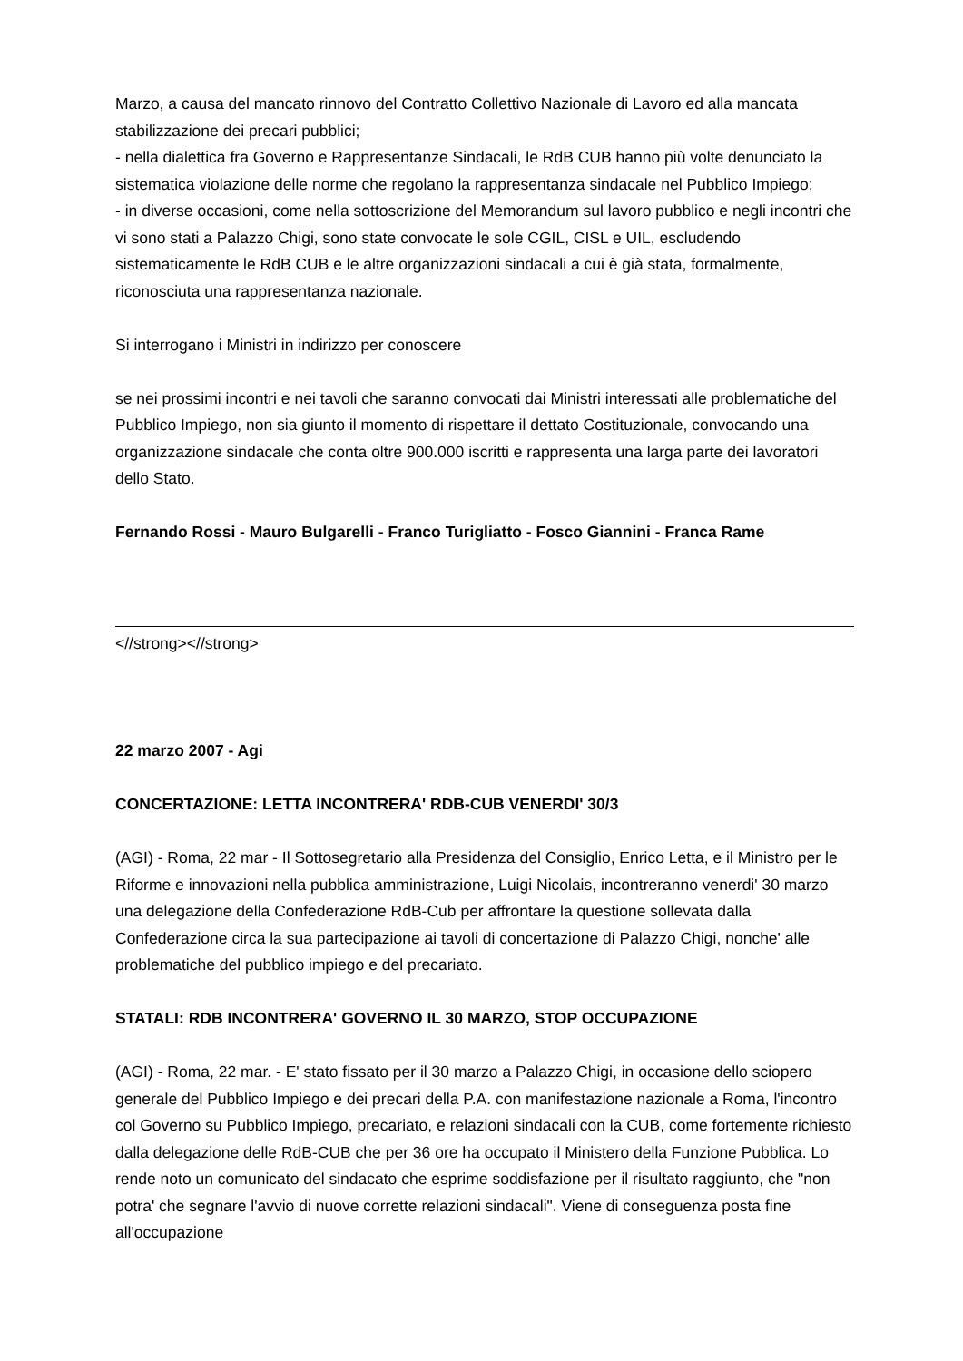Marzo, a causa del mancato rinnovo del Contratto Collettivo Nazionale di Lavoro ed alla mancata stabilizzazione dei precari pubblici;
- nella dialettica fra Governo e Rappresentanze Sindacali, le RdB CUB hanno più volte denunciato la sistematica violazione delle norme che regolano la rappresentanza sindacale nel Pubblico Impiego;
- in diverse occasioni, come nella sottoscrizione del Memorandum sul lavoro pubblico e negli incontri che vi sono stati a Palazzo Chigi, sono state convocate le sole CGIL, CISL e UIL, escludendo sistematicamente le RdB CUB e le altre organizzazioni sindacali a cui è già stata, formalmente, riconosciuta una rappresentanza nazionale.
Si interrogano i Ministri in indirizzo per conoscere
se nei prossimi incontri e nei tavoli che saranno convocati dai Ministri interessati alle problematiche del Pubblico Impiego, non sia giunto il momento di rispettare il dettato Costituzionale, convocando una organizzazione sindacale che conta oltre 900.000 iscritti e rappresenta una larga parte dei lavoratori dello Stato.
Fernando Rossi - Mauro Bulgarelli - Franco Turigliatto - Fosco Giannini - Franca Rame
<//strong><//strong>
22 marzo 2007 - Agi
CONCERTAZIONE: LETTA INCONTRERA' RDB-CUB VENERDI' 30/3
(AGI) - Roma, 22 mar - Il Sottosegretario alla Presidenza del Consiglio, Enrico Letta, e il Ministro per le Riforme e innovazioni nella pubblica amministrazione, Luigi Nicolais, incontreranno venerdi' 30 marzo una delegazione della Confederazione RdB-Cub per affrontare la questione sollevata dalla Confederazione circa la sua partecipazione ai tavoli di concertazione di Palazzo Chigi, nonche' alle problematiche del pubblico impiego e del precariato.
STATALI: RDB INCONTRERA' GOVERNO IL 30 MARZO, STOP OCCUPAZIONE
(AGI) - Roma, 22 mar. - E' stato fissato per il 30 marzo a Palazzo Chigi, in occasione dello sciopero generale del Pubblico Impiego e dei precari della P.A. con manifestazione nazionale a Roma, l'incontro col Governo su Pubblico Impiego, precariato, e relazioni sindacali con la CUB, come fortemente richiesto dalla delegazione delle RdB-CUB che per 36 ore ha occupato il Ministero della Funzione Pubblica. Lo rende noto un comunicato del sindacato che esprime soddisfazione per il risultato raggiunto, che "non potra' che segnare l'avvio di nuove corrette relazioni sindacali". Viene di conseguenza posta fine all'occupazione